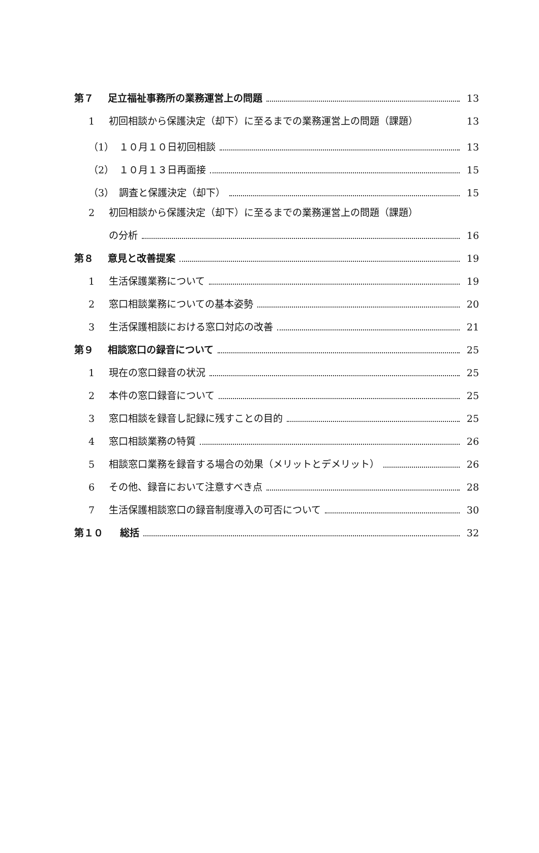第７ 足立福祉事務所の業務運営上の問題 13
1 初回相談から保護決定（却下）に至るまでの業務運営上の問題（課題） 13
（1） １０月１０日初回相談 13
（2） １０月１３日再面接 15
（3） 調査と保護決定（却下） 15
2 初回相談から保護決定（却下）に至るまでの業務運営上の問題（課題）
の分析 16
第８ 意見と改善提案 19
1 生活保護業務について 19
2 窓口相談業務についての基本姿勢 20
3 生活保護相談における窓口対応の改善 21
第９ 相談窓口の録音について 25
1 現在の窓口録音の状況 25
2 本件の窓口録音について 25
3 窓口相談を録音し記録に残すことの目的 25
4 窓口相談業務の特質 26
5 相談窓口業務を録音する場合の効果（メリットとデメリット） 26
6 その他、録音において注意すべき点 28
7 生活保護相談窓口の録音制度導入の可否について 30
第１０ 総括 32